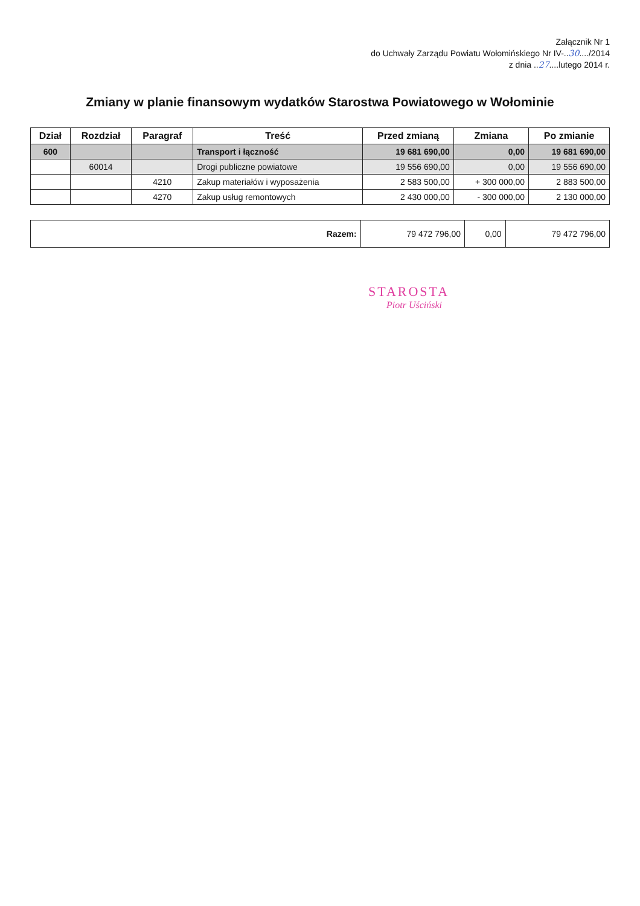Załącznik Nr 1
do Uchwały Zarządu Powiatu Wołomińskiego Nr IV-..30..../2014
z dnia ..27....lutego 2014 r.
Zmiany w planie finansowym wydatków Starostwa Powiatowego w Wołominie
| Dział | Rozdział | Paragraf | Treść | Przed zmianą | Zmiana | Po zmianie |
| --- | --- | --- | --- | --- | --- | --- |
| 600 | | | Transport i łączność | 19 681 690,00 | 0,00 | 19 681 690,00 |
| | 60014 | | Drogi publiczne powiatowe | 19 556 690,00 | 0,00 | 19 556 690,00 |
| | | 4210 | Zakup materiałów i wyposażenia | 2 583 500,00 | + 300 000,00 | 2 883 500,00 |
| | | 4270 | Zakup usług remontowych | 2 430 000,00 | - 300 000,00 | 2 130 000,00 |
| Razem: | 79 472 796,00 | 0,00 | 79 472 796,00 |
STAROSTA
Piotr Uściński